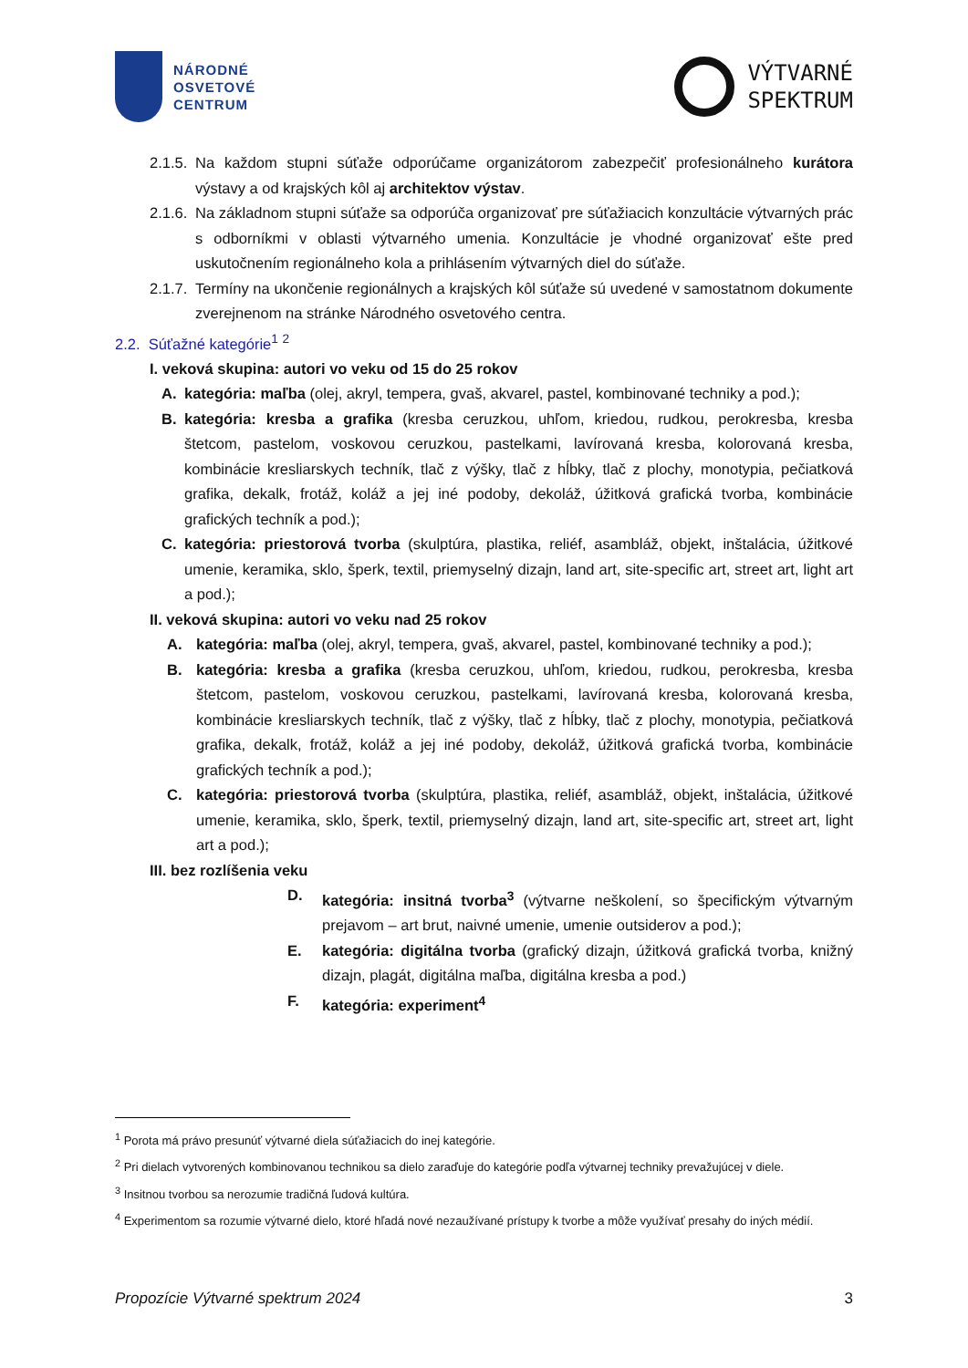NÁRODNÉ
OSVETOVÉ
CENTRUM
VÝTVARNÉ
SPEKTRUM
2.1.5.
Na každom stupni súťaže odporúčame organizátorom zabezpečiť profesionálneho kurátora výstavy a od krajských kôl aj architektov výstav.
2.1.6.
Na základnom stupni súťaže sa odporúča organizovať pre súťažiacich konzultácie výtvarných prác s odborníkmi v oblasti výtvarného umenia. Konzultácie je vhodné organizovať ešte pred uskutočnením regionálneho kola a prihlásením výtvarných diel do súťaže.
2.1.7.
Termíny na ukončenie regionálnych a krajských kôl súťaže sú uvedené v samostatnom dokumente zverejnenom na stránke Národného osvetového centra.
2.2. Súťažné kategórie<sup>1</sup> <sup>2</sup>
I. veková skupina: autori vo veku od 15 do 25 rokov
A. kategória: maľba (olej, akryl, tempera, gvaš, akvarel, pastel, kombinované techniky a pod.);
B. kategória: kresba a grafika (kresba ceruzkou, uhľom, kriedou, rudkou, perokresba, kresba štetcom, pastelom, voskovou ceruzkou, pastelkami, lavírovaná kresba, kolorovaná kresba, kombinácie kresliarskych techník, tlač z výšky, tlač z hĺbky, tlač z plochy, monotypia, pečiatková grafika, dekalk, frotáž, koláž a jej iné podoby, dekoláž, úžitková grafická tvorba, kombinácie grafických techník a pod.);
C. kategória: priestorová tvorba (skulptúra, plastika, reliéf, asambláž, objekt, inštalácia, úžitkové umenie, keramika, sklo, šperk, textil, priemyselný dizajn, land art, site-specific art, street art, light art a pod.);
II. veková skupina: autori vo veku nad 25 rokov
A. kategória: maľba (olej, akryl, tempera, gvaš, akvarel, pastel, kombinované techniky a pod.);
B. kategória: kresba a grafika (kresba ceruzkou, uhľom, kriedou, rudkou, perokresba, kresba štetcom, pastelom, voskovou ceruzkou, pastelkami, lavírovaná kresba, kolorovaná kresba, kombinácie kresliarskych techník, tlač z výšky, tlač z hĺbky, tlač z plochy, monotypia, pečiatková grafika, dekalk, frotáž, koláž a jej iné podoby, dekoláž, úžitková grafická tvorba, kombinácie grafických techník a pod.);
C. kategória: priestorová tvorba (skulptúra, plastika, reliéf, asambláž, objekt, inštalácia, úžitkové umenie, keramika, sklo, šperk, textil, priemyselný dizajn, land art, site-specific art, street art, light art a pod.);
III. bez rozlíšenia veku
D. kategória: insitná tvorba<sup>3</sup> (výtvarne neškolení, so špecifickým výtvarným prejavom – art brut, naivné umenie, umenie outsiderov a pod.);
E. kategória: digitálna tvorba (grafický dizajn, úžitková grafická tvorba, knižný dizajn, plagát, digitálna maľba, digitálna kresba a pod.)
F. kategória: experiment<sup>4</sup>
<sup>1</sup> Porota má právo presunúť výtvarné diela súťažiacich do inej kategórie.
<sup>2</sup> Pri dielach vytvorených kombinovanou technikou sa dielo zaraďuje do kategórie podľa výtvarnej techniky prevažujúcej v diele.
<sup>3</sup> Insitnou tvorbou sa nerozumie tradičná ľudová kultúra.
<sup>4</sup> Experimentom sa rozumie výtvarné dielo, ktoré hľadá nové nezaužívané prístupy k tvorbe a môže využívať presahy do iných médií.
Propozície Výtvarné spektrum 2024 3